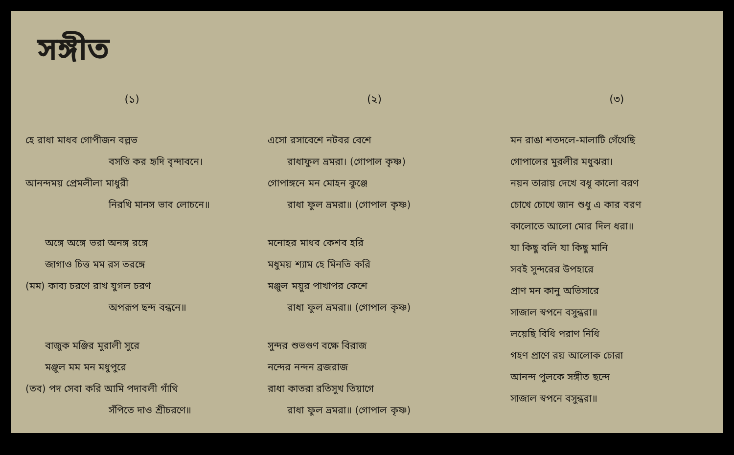সঙ্গীত
(১)
হে রাধা মাধব গোপীজন বল্লভ
বসতি কর হৃদি বৃন্দাবনে।
আনন্দময় প্রেমলীলা মাধুরী
নিরখি মানস ভাব লোচনে॥
অঙ্গে অঙ্গে ভরা অনঙ্গ রঙ্গে
জাগাও চিত্ত মম রস তরঙ্গে
(মম) কাব্য চরণে রাখ যুগল চরণ
অপরূপ ছন্দ বন্ধনে॥
বাজুক মঞ্জির মুরালী সুরে
মঞ্জুল মম মন মধুপুরে
(তব) পদ সেবা করি আমি পদাবলী গাঁথি
সঁপিতে দাও শ্রীচরণে॥
(২)
এসো রসাবেশে নটবর বেশে
রাধাফুল ভ্রমরা। (গোপাল কৃষ্ণ)
গোপাঙ্গনে মন মোহন কুঞ্জে
রাধা ফুল ভ্রমরা॥ (গোপাল কৃষ্ণ)
মনোহর মাধব কেশব হরি
মধুময় শ্যাম হে মিনতি করি
মঞ্জুল ময়ুর পাখাপর কেশে
রাধা ফুল ভ্রমরা॥ (গোপাল কৃষ্ণ)
সুন্দর শুভগুণ বক্ষে বিরাজ
নন্দের নন্দন ব্রজরাজ
রাধা কাতরা রতিসুখ তিয়াগে
রাধা ফুল ভ্রমরা॥ (গোপাল কৃষ্ণ)
(৩)
মন রাঙা শতদলে-মালাটি গেঁথেছি
গোপালের মুরলীর মধুঝরা।
নয়ন তারায় দেখে বধূ কালো বরণ
চোখে চোখে জান শুধু এ কার বরণ
কালোতে আলো মোর দিল ধরা॥
যা কিছু বলি যা কিছু মানি
সবই সুন্দরের উপহারে
প্রাণ মন কানু অভিসারে
সাজাল স্বপনে বসুন্ধরা॥
লয়েছি বিধি পরাণ নিধি
গহণ প্রাণে রয় আলোক চোরা
আনন্দ পুলকে সঙ্গীত ছন্দে
সাজাল স্বপনে বসুন্ধরা॥